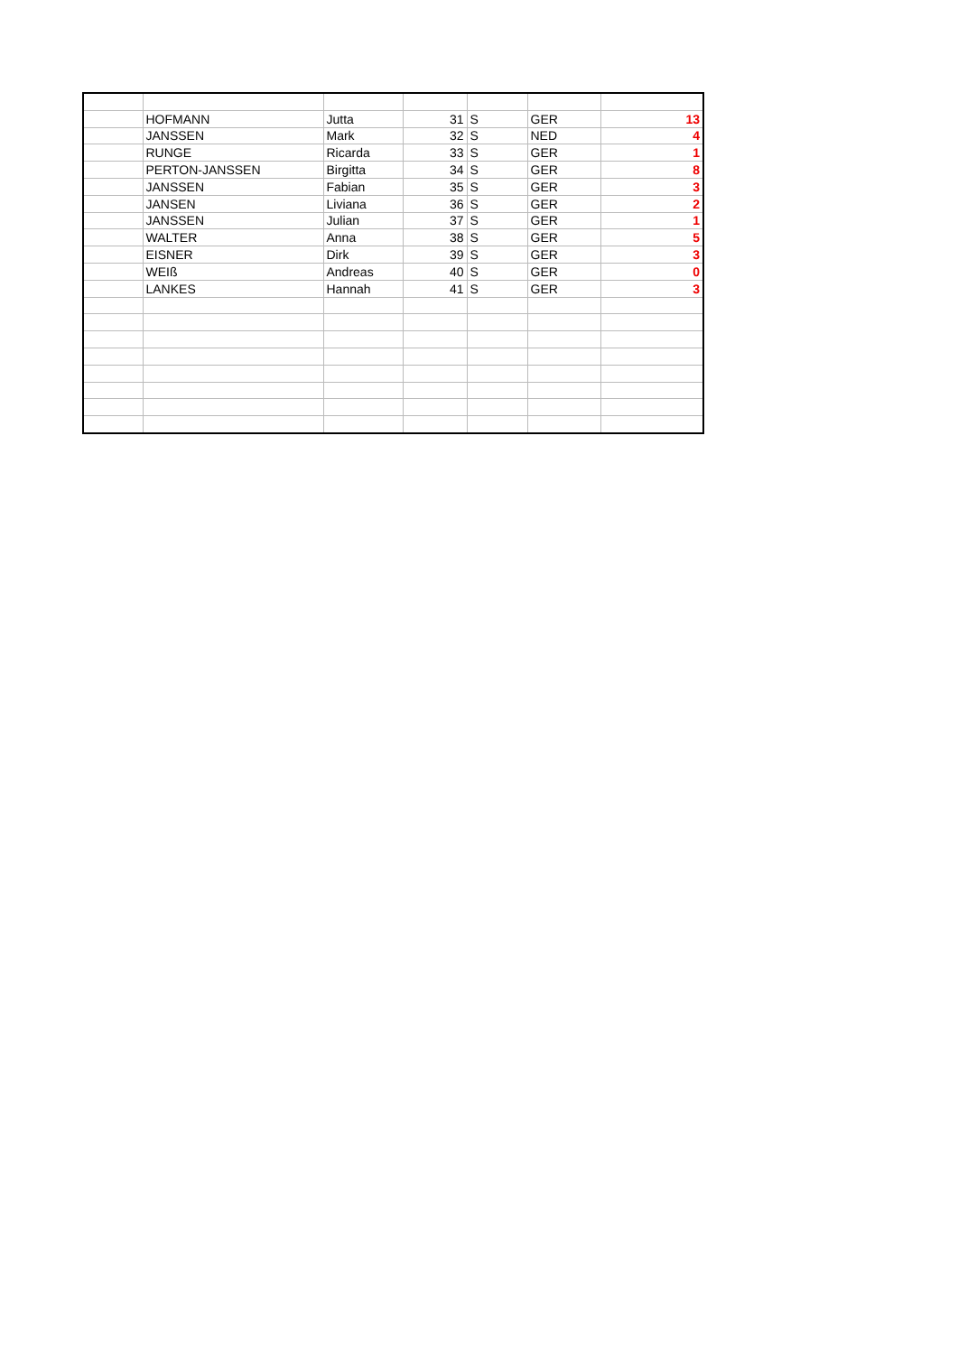| | HOFMANN | Jutta | 31 | S | GER | 13 |
| | JANSSEN | Mark | 32 | S | NED | 4 |
| | RUNGE | Ricarda | 33 | S | GER | 1 |
| | PERTON-JANSSEN | Birgitta | 34 | S | GER | 8 |
| | JANSSEN | Fabian | 35 | S | GER | 3 |
| | JANSEN | Liviana | 36 | S | GER | 2 |
| | JANSSEN | Julian | 37 | S | GER | 1 |
| | WALTER | Anna | 38 | S | GER | 5 |
| | EISNER | Dirk | 39 | S | GER | 3 |
| | WEIß | Andreas | 40 | S | GER | 0 |
| | LANKES | Hannah | 41 | S | GER | 3 |